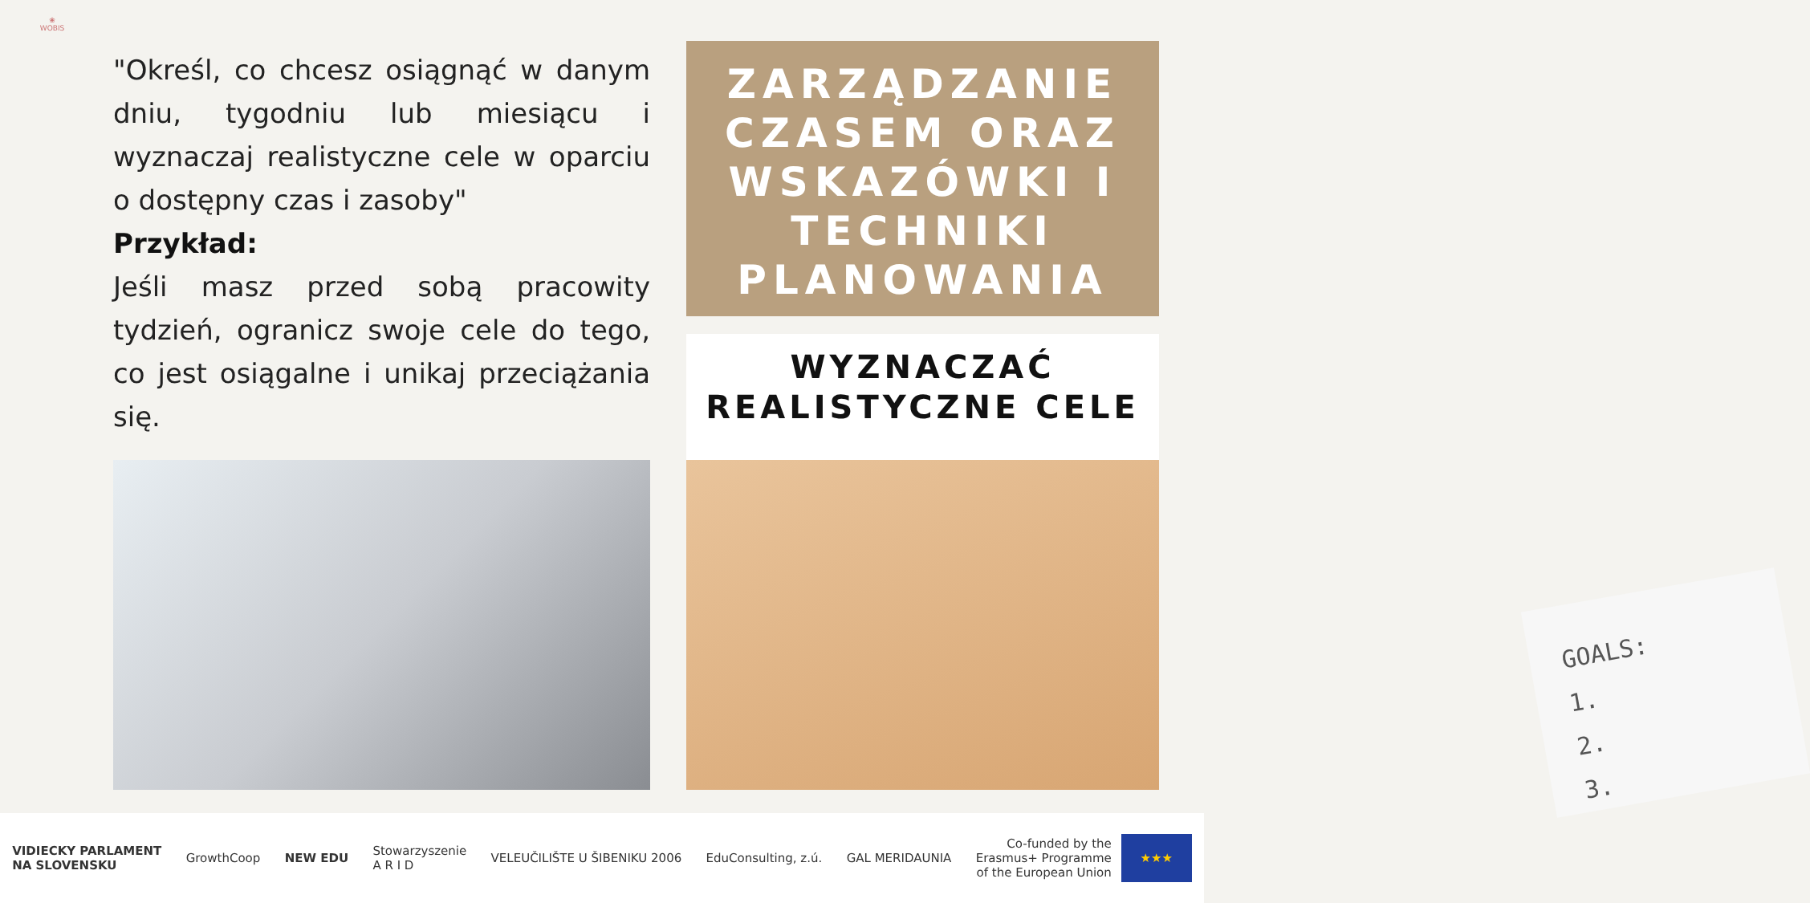❀
WOBIS
"Określ, co chcesz osiągnąć w danym dniu, tygodniu lub miesiącu i wyznaczaj realistyczne cele w oparciu o dostępny czas i zasoby"
Przykład:
Jeśli masz przed sobą pracowity tydzień, ogranicz swoje cele do tego, co jest osiągalne i unikaj przeciążania się.
ZARZĄDZANIE CZASEM ORAZ WSKAZÓWKI I TECHNIKI PLANOWANIA
WYZNACZAĆ REALISTYCZNE CELE
GOALS:
1.
2.
3.
VIDIECKY PARLAMENT
NA SLOVENSKU
GrowthCoop NEW EDU
Stowarzyszenie
A R I D
VELEUČILIŠTE U ŠIBENIKU 2006 EduConsulting, z.ú. GAL MERIDAUNIA
Co-funded by the
Erasmus+ Programme
of the European Union
★★★